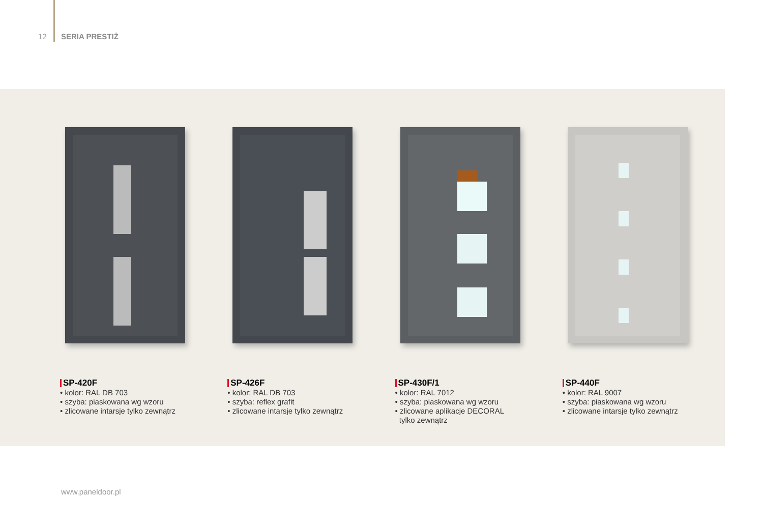12 SERIA PRESTIŻ
SP-420F
• kolor: RAL DB 703
• szyba: piaskowana wg wzoru
• zlicowane intarsje tylko zewnątrz
SP-426F
• kolor: RAL DB 703
• szyba: reflex grafit
• zlicowane intarsje tylko zewnątrz
SP-430F/1
• kolor: RAL 7012
• szyba: piaskowana wg wzoru
• zlicowane aplikacje DECORAL
tylko zewnątrz
SP-440F
• kolor: RAL 9007
• szyba: piaskowana wg wzoru
• zlicowane intarsje tylko zewnątrz
www.paneldoor.pl